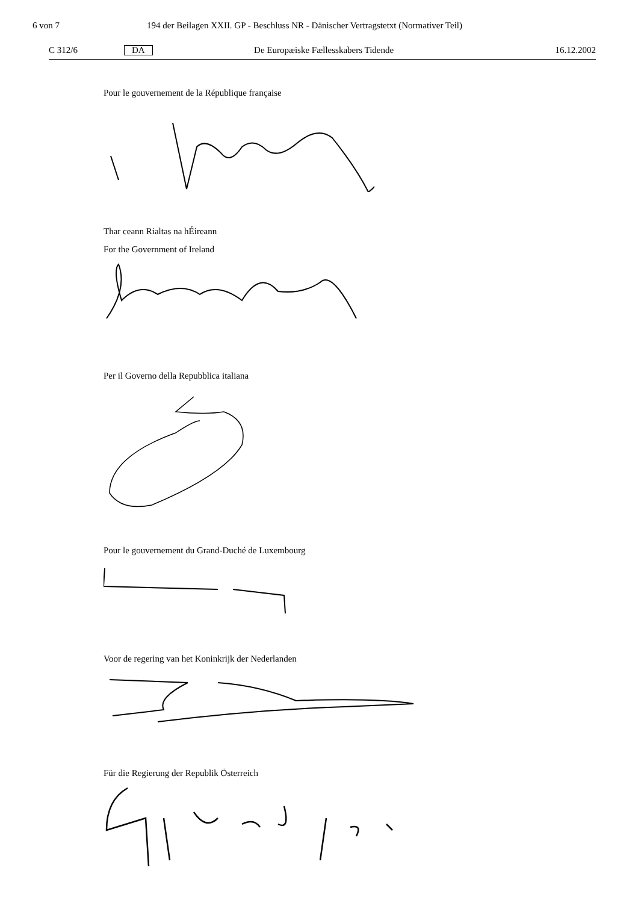6 von 7 194 der Beilagen XXII. GP - Beschluss NR - Dänischer Vertragstetxt (Normativer Teil)
C 312/6 DA De Europæiske Fællesskabers Tidende 16.12.2002
Pour le gouvernement de la République française
Thar ceann Rialtas na hÉireann
For the Government of Ireland
Per il Governo della Repubblica italiana
Pour le gouvernement du Grand-Duché de Luxembourg
Voor de regering van het Koninkrijk der Nederlanden
Für die Regierung der Republik Österreich